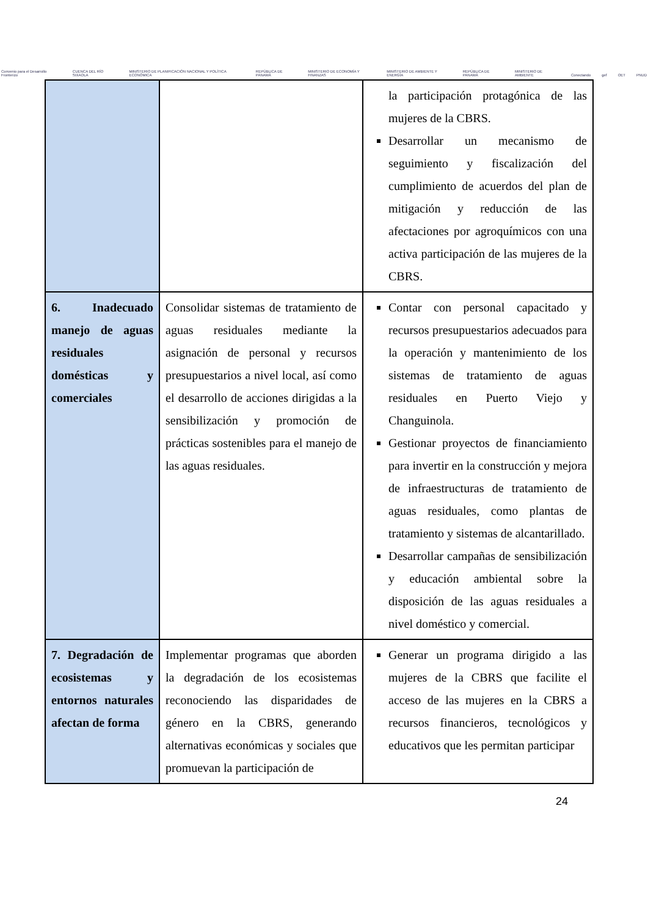Convenio para el Desarrollo Fronterizo CUENCA DEL RÍO SIXAOLA MINISTERIO DE PLANIFICACIÓN NACIONAL Y POLÍTICA ECONÓMICA REPÚBLICA DE PANAMÁ MINISTERIO DE ECONOMÍA Y FINANZAS MINISTERIO DE AMBIENTE Y ENERGÍA REPÚBLICA DE PANAMÁ MINISTERIO DE AMBIENTE Conectando gef OET PNUD
| | | la participación protagónica de las mujeres de la CBRS. Desarrollar un mecanismo de seguimiento y fiscalización del cumplimiento de acuerdos del plan de mitigación y reducción de las afectaciones por agroquímicos con una activa participación de las mujeres de la CBRS. |
| 6. Inadecuado manejo de aguas residuales domésticas y comerciales | Consolidar sistemas de tratamiento de aguas residuales mediante la asignación de personal y recursos presupuestarios a nivel local, así como el desarrollo de acciones dirigidas a la sensibilización y promoción de prácticas sostenibles para el manejo de las aguas residuales. | Contar con personal capacitado y recursos presupuestarios adecuados para la operación y mantenimiento de los sistemas de tratamiento de aguas residuales en Puerto Viejo y Changuinola. Gestionar proyectos de financiamiento para invertir en la construcción y mejora de infraestructuras de tratamiento de aguas residuales, como plantas de tratamiento y sistemas de alcantarillado. Desarrollar campañas de sensibilización y educación ambiental sobre la disposición de las aguas residuales a nivel doméstico y comercial. |
| 7. Degradación de ecosistemas y entornos naturales afectan de forma | Implementar programas que aborden la degradación de los ecosistemas reconociendo las disparidades de género en la CBRS, generando alternativas económicas y sociales que promuevan la participación de | Generar un programa dirigido a las mujeres de la CBRS que facilite el acceso de las mujeres en la CBRS a recursos financieros, tecnológicos y educativos que les permitan participar |
24